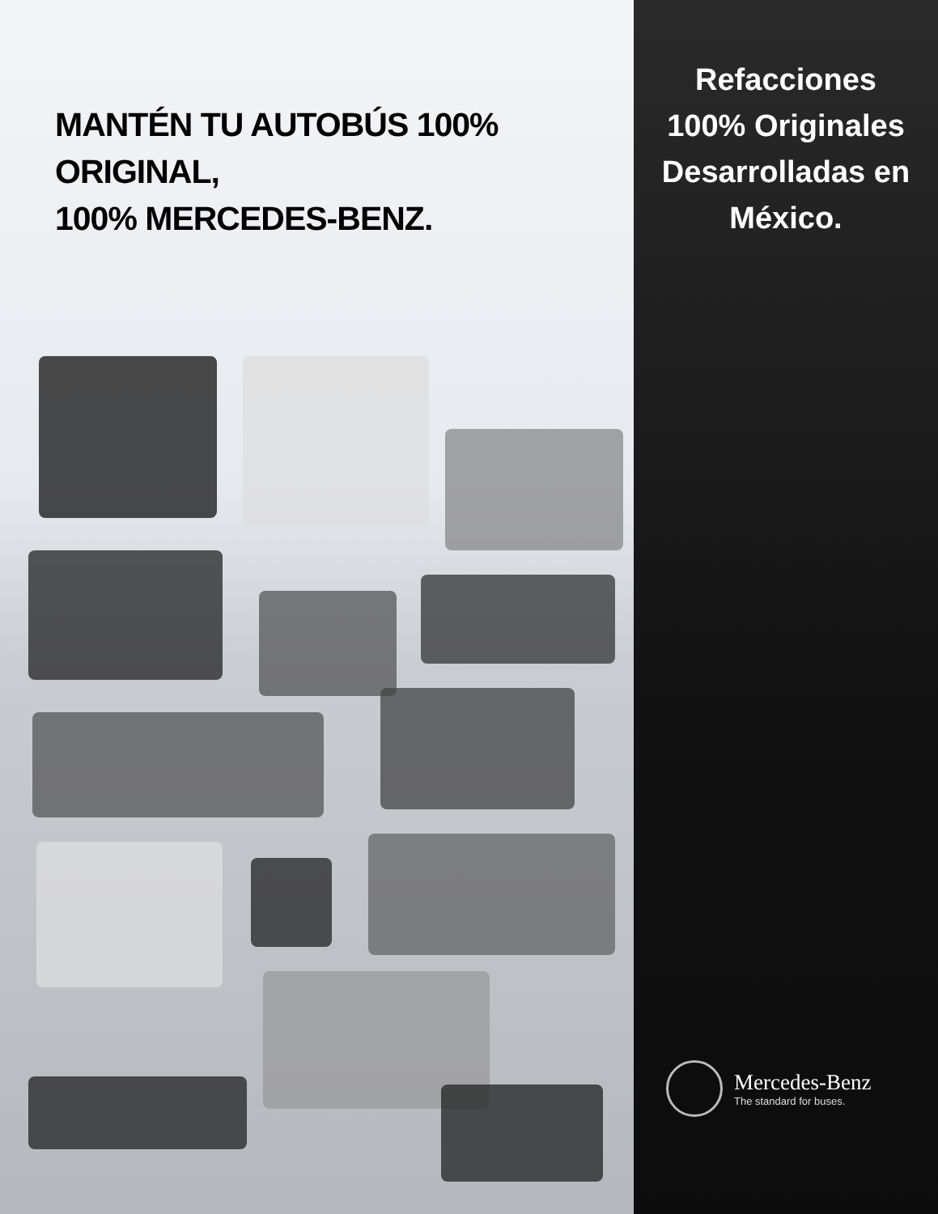MANTÉN TU AUTOBÚS 100% ORIGINAL,
100% MERCEDES-BENZ.
Refacciones
100% Originales
Desarrolladas en
México.
Mercedes-Benz
The standard for buses.